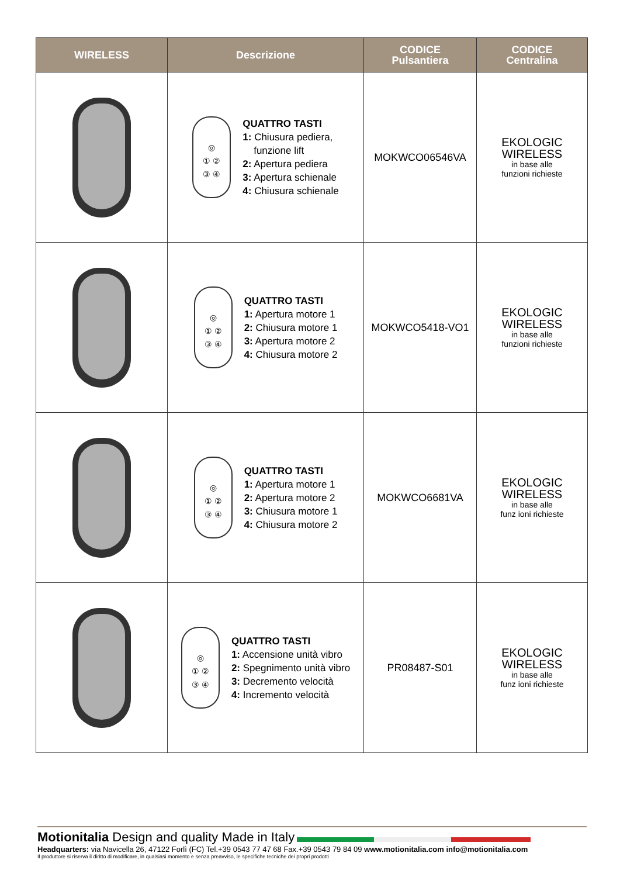| WIRELESS | Descrizione | CODICE Pulsantiera | CODICE Centralina |
| --- | --- | --- | --- |
| | ◎ ① ② ③ ④ QUATTRO TASTI 1: Chiusura pediera, funzione lift 2: Apertura pediera 3: Apertura schienale 4: Chiusura schienale | MOKWCO06546VA | EKOLOGIC WIRELESS in base alle funzioni richieste |
| | ◎ ① ② ③ ④ QUATTRO TASTI 1: Apertura motore 1 2: Chiusura motore 1 3: Apertura motore 2 4: Chiusura motore 2 | MOKWCO5418-VO1 | EKOLOGIC WIRELESS in base alle funzioni richieste |
| | ◎ ① ② ③ ④ QUATTRO TASTI 1: Apertura motore 1 2: Apertura motore 2 3: Chiusura motore 1 4: Chiusura motore 2 | MOKWCO6681VA | EKOLOGIC WIRELESS in base alle funz ioni richieste |
| | ◎ ① ② ③ ④ QUATTRO TASTI 1: Accensione unità vibro 2: Spegnimento unità vibro 3: Decremento velocità 4: Incremento velocità | PR08487-S01 | EKOLOGIC WIRELESS in base alle funz ioni richieste |
Motionitalia Design and quality Made in Italy
Headquarters: via Navicella 26, 47122 Forlì (FC) Tel.+39 0543 77 47 68 Fax.+39 0543 79 84 09 www.motionitalia.com info@motionitalia.com
Il produttore si riserva il diritto di modificare, in qualsiasi momento e senza preavviso, le specifiche tecniche dei propri prodotti